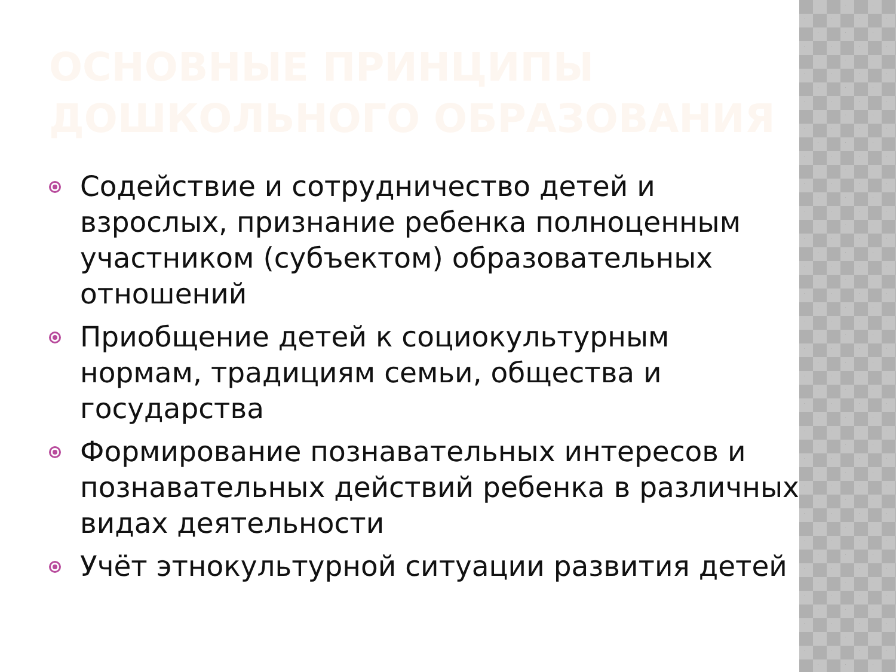ОСНОВНЫЕ ПРИНЦИПЫ ДОШКОЛЬНОГО ОБРАЗОВАНИЯ
Содействие и сотрудничество детей и взрослых, признание ребенка полноценным участником (субъектом) образовательных отношений
Приобщение детей к социокультурным нормам, традициям семьи, общества и государства
Формирование познавательных интересов и познавательных действий ребенка в различных видах деятельности
Учёт этнокультурной ситуации развития детей